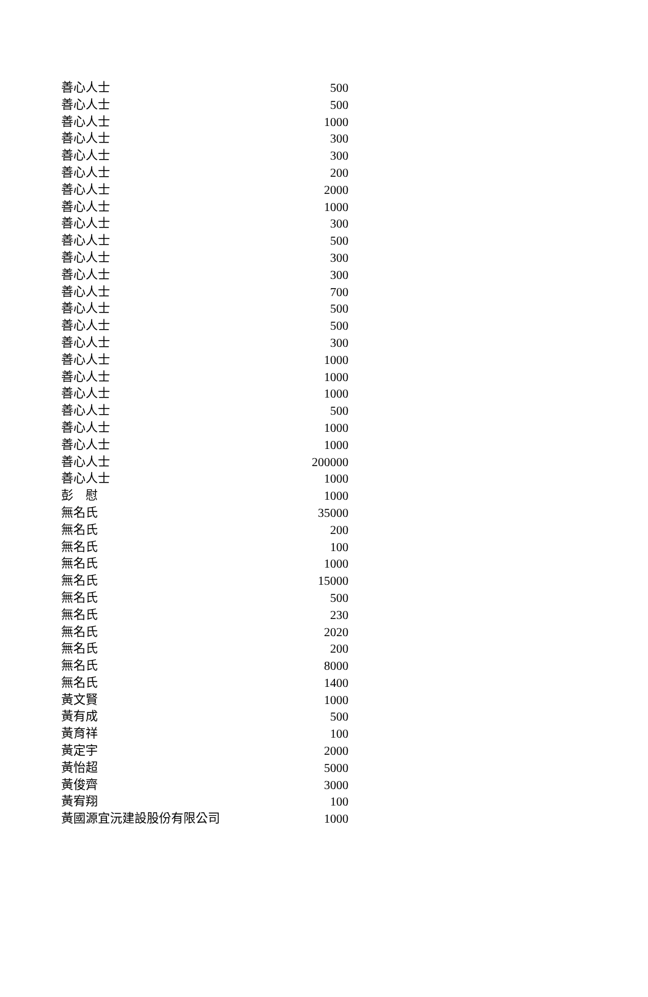| 善心人士 | 500 |
| 善心人士 | 500 |
| 善心人士 | 1000 |
| 善心人士 | 300 |
| 善心人士 | 300 |
| 善心人士 | 200 |
| 善心人士 | 2000 |
| 善心人士 | 1000 |
| 善心人士 | 300 |
| 善心人士 | 500 |
| 善心人士 | 300 |
| 善心人士 | 300 |
| 善心人士 | 700 |
| 善心人士 | 500 |
| 善心人士 | 500 |
| 善心人士 | 300 |
| 善心人士 | 1000 |
| 善心人士 | 1000 |
| 善心人士 | 1000 |
| 善心人士 | 500 |
| 善心人士 | 1000 |
| 善心人士 | 1000 |
| 善心人士 | 200000 |
| 善心人士 | 1000 |
| 彭 慰 | 1000 |
| 無名氏 | 35000 |
| 無名氏 | 200 |
| 無名氏 | 100 |
| 無名氏 | 1000 |
| 無名氏 | 15000 |
| 無名氏 | 500 |
| 無名氏 | 230 |
| 無名氏 | 2020 |
| 無名氏 | 200 |
| 無名氏 | 8000 |
| 無名氏 | 1400 |
| 黃文賢 | 1000 |
| 黃有成 | 500 |
| 黃育祥 | 100 |
| 黃定宇 | 2000 |
| 黃怡超 | 5000 |
| 黃俊齊 | 3000 |
| 黃宥翔 | 100 |
| 黃國源宜沅建設股份有限公司 | 1000 |